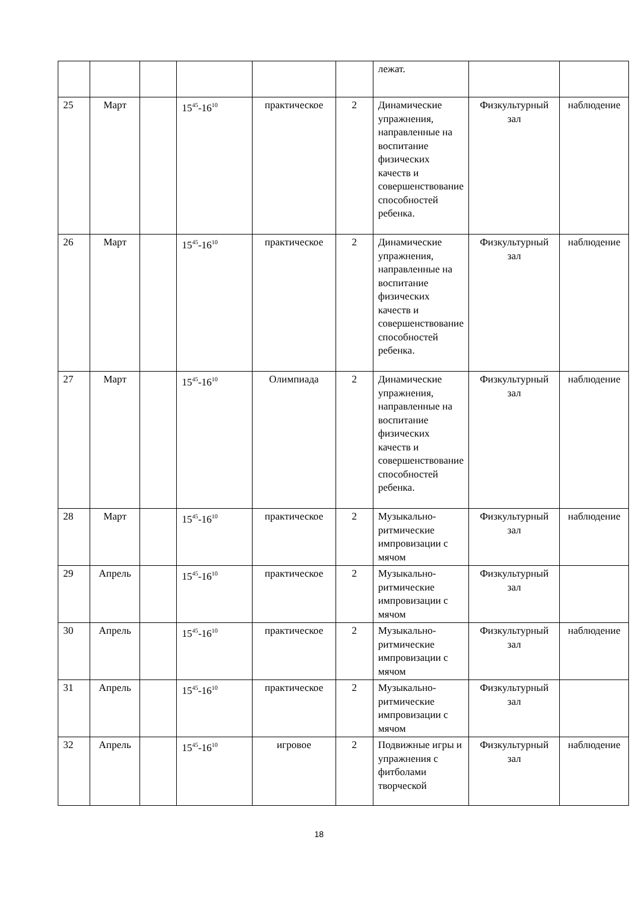| | | | | | | лежат. | | |
| 25 | Март | | 15<sup>45</sup>-16<sup>10</sup> | практическое | 2 | Динамические упражнения, направленные на воспитание физических качеств и совершенствование способностей ребенка. | Физкультурный зал | наблюдение |
| 26 | Март | | 15<sup>45</sup>-16<sup>10</sup> | практическое | 2 | Динамические упражнения, направленные на воспитание физических качеств и совершенствование способностей ребенка. | Физкультурный зал | наблюдение |
| 27 | Март | | 15<sup>45</sup>-16<sup>10</sup> | Олимпиада | 2 | Динамические упражнения, направленные на воспитание физических качеств и совершенствование способностей ребенка. | Физкультурный зал | наблюдение |
| 28 | Март | | 15<sup>45</sup>-16<sup>10</sup> | практическое | 2 | Музыкально-ритмические импровизации с мячом | Физкультурный зал | наблюдение |
| 29 | Апрель | | 15<sup>45</sup>-16<sup>10</sup> | практическое | 2 | Музыкально-ритмические импровизации с мячом | Физкультурный зал | |
| 30 | Апрель | | 15<sup>45</sup>-16<sup>10</sup> | практическое | 2 | Музыкально-ритмические импровизации с мячом | Физкультурный зал | наблюдение |
| 31 | Апрель | | 15<sup>45</sup>-16<sup>10</sup> | практическое | 2 | Музыкально-ритмические импровизации с мячом | Физкультурный зал | |
| 32 | Апрель | | 15<sup>45</sup>-16<sup>10</sup> | игровое | 2 | Подвижные игры и упражнения с фитболами творческой | Физкультурный зал | наблюдение |
18